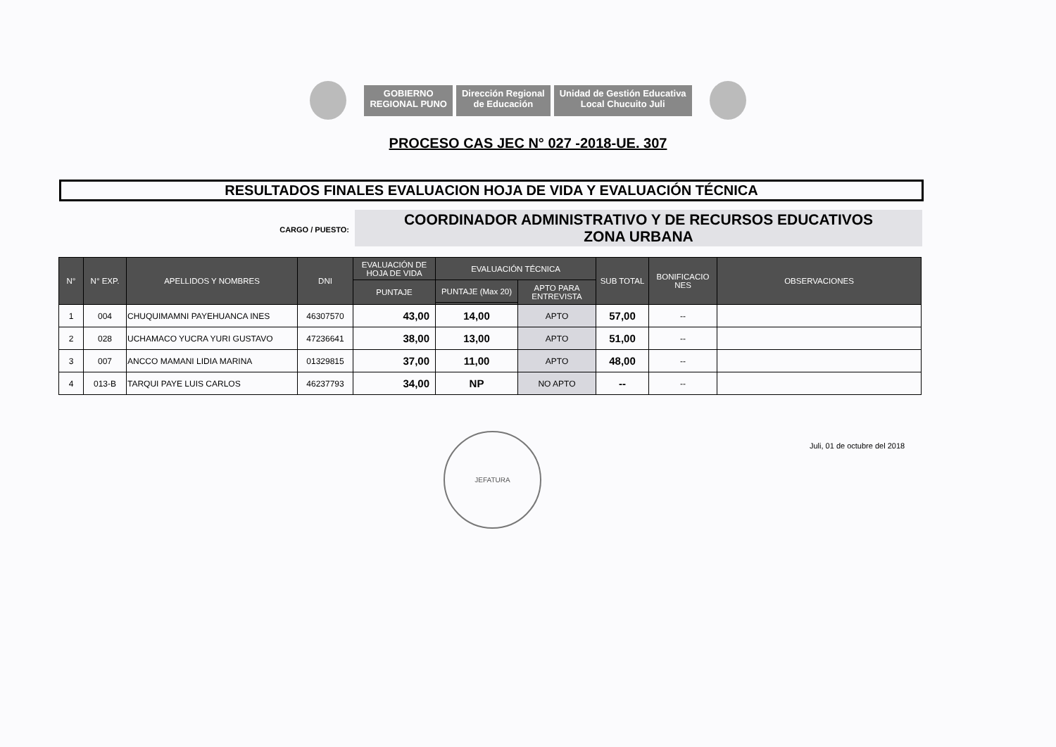GOBIERNO
REGIONAL PUNO
Dirección Regional
de Educación
Unidad de Gestión Educativa
Local Chucuito Juli
PROCESO CAS JEC N° 027 -2018-UE. 307
RESULTADOS FINALES EVALUACION HOJA DE VIDA Y EVALUACIÓN TÉCNICA
CARGO / PUESTO:
COORDINADOR ADMINISTRATIVO Y DE RECURSOS EDUCATIVOS
ZONA URBANA
| N° | N° EXP. | APELLIDOS Y NOMBRES | DNI | EVALUACIÓN DE HOJA DE VIDA | EVALUACIÓN TÉCNICA | | SUB TOTAL | BONIFICACIO NES | OBSERVACIONES |
| --- | --- | --- | --- | --- | --- | --- | --- | --- | --- |
| | | | | PUNTAJE | PUNTAJE (Max 20) | APTO PARA ENTREVISTA | | | |
| 1 | 004 | CHUQUIMAMNI PAYEHUANCA INES | 46307570 | 43,00 | 14,00 | APTO | 57,00 | -- | |
| 2 | 028 | UCHAMACO YUCRA YURI GUSTAVO | 47236641 | 38,00 | 13,00 | APTO | 51,00 | -- | |
| 3 | 007 | ANCCO MAMANI LIDIA MARINA | 01329815 | 37,00 | 11,00 | APTO | 48,00 | -- | |
| 4 | 013-B | TARQUI PAYE LUIS CARLOS | 46237793 | 34,00 | NP | NO APTO | -- | -- | |
JEFATURA
Juli, 01 de octubre del 2018